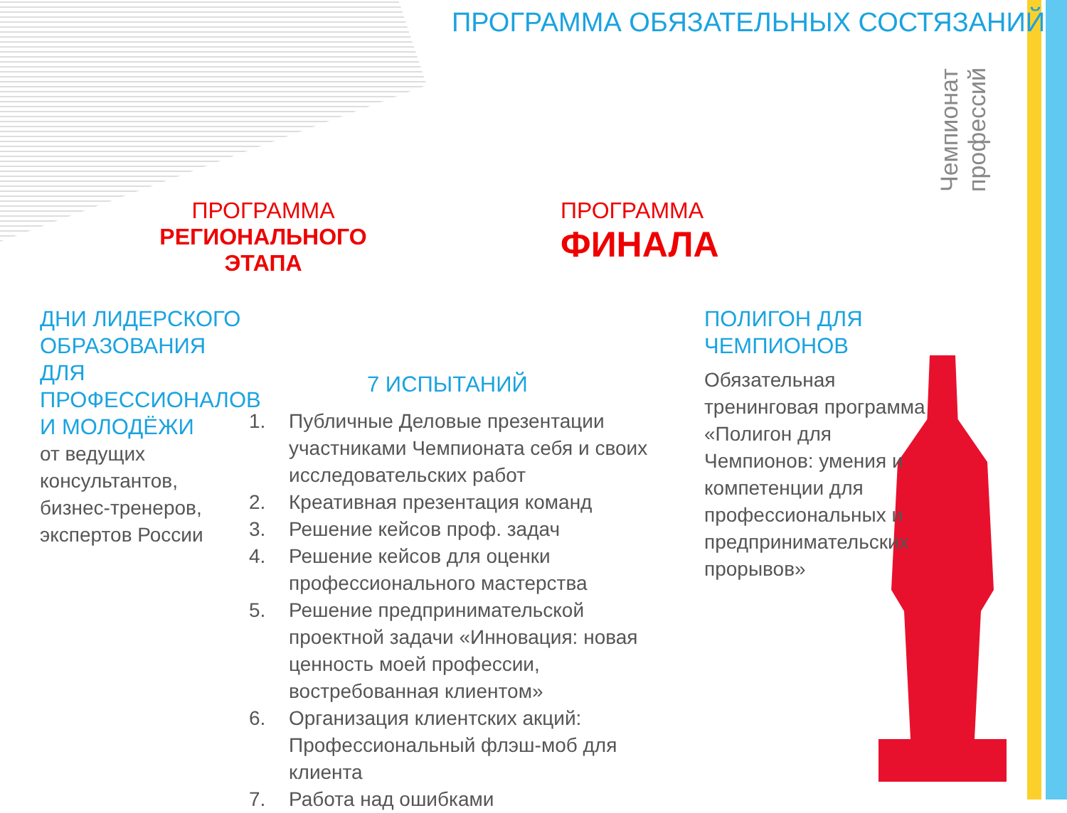ПРОГРАММА ОБЯЗАТЕЛЬНЫХ СОСТЯЗАНИЙ
Чемпионат профессий
ПРОГРАММА
РЕГИОНАЛЬНОГО ЭТАПА
ПРОГРАММА
ФИНАЛА
ДНИ ЛИДЕРСКОГО ОБРАЗОВАНИЯ
ДЛЯ ПРОФЕССИОНАЛОВ
И МОЛОДЁЖИ
от ведущих
консультантов,
бизнес-тренеров,
экспертов России
7 ИСПЫТАНИЙ
1. Публичные Деловые презентации участниками Чемпионата себя и своих исследовательских работ
2. Креативная презентация команд
3. Решение кейсов проф. задач
4. Решение кейсов для оценки профессионального мастерства
5. Решение предпринимательской проектной задачи «Инновация: новая ценность моей профессии, востребованная клиентом»
6. Организация клиентских акций: Профессиональный флэш-моб для клиента
7. Работа над ошибками
ПОЛИГОН ДЛЯ ЧЕМПИОНОВ
Обязательная тренинговая программа «Полигон для Чемпионов: умения и компетенции для профессиональных и предпринимательских прорывов»